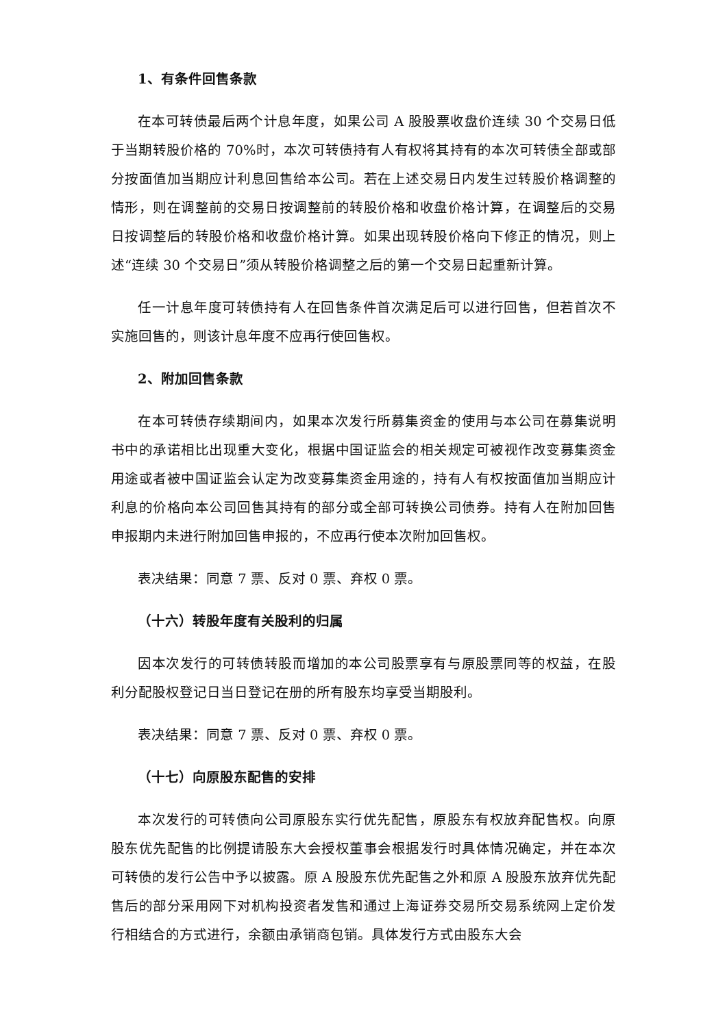1、有条件回售条款
在本可转债最后两个计息年度，如果公司 A 股股票收盘价连续 30 个交易日低于当期转股价格的 70%时，本次可转债持有人有权将其持有的本次可转债全部或部分按面值加当期应计利息回售给本公司。若在上述交易日内发生过转股价格调整的情形，则在调整前的交易日按调整前的转股价格和收盘价格计算，在调整后的交易日按调整后的转股价格和收盘价格计算。如果出现转股价格向下修正的情况，则上述“连续 30 个交易日”须从转股价格调整之后的第一个交易日起重新计算。
任一计息年度可转债持有人在回售条件首次满足后可以进行回售，但若首次不实施回售的，则该计息年度不应再行使回售权。
2、附加回售条款
在本可转债存续期间内，如果本次发行所募集资金的使用与本公司在募集说明书中的承诺相比出现重大变化，根据中国证监会的相关规定可被视作改变募集资金用途或者被中国证监会认定为改变募集资金用途的，持有人有权按面值加当期应计利息的价格向本公司回售其持有的部分或全部可转换公司债券。持有人在附加回售申报期内未进行附加回售申报的，不应再行使本次附加回售权。
表决结果：同意 7 票、反对 0 票、弃权 0 票。
（十六）转股年度有关股利的归属
因本次发行的可转债转股而增加的本公司股票享有与原股票同等的权益，在股利分配股权登记日当日登记在册的所有股东均享受当期股利。
表决结果：同意 7 票、反对 0 票、弃权 0 票。
（十七）向原股东配售的安排
本次发行的可转债向公司原股东实行优先配售，原股东有权放弃配售权。向原股东优先配售的比例提请股东大会授权董事会根据发行时具体情况确定，并在本次可转债的发行公告中予以披露。原 A 股股东优先配售之外和原 A 股股东放弃优先配售后的部分采用网下对机构投资者发售和通过上海证券交易所交易系统网上定价发行相结合的方式进行，余额由承销商包销。具体发行方式由股东大会